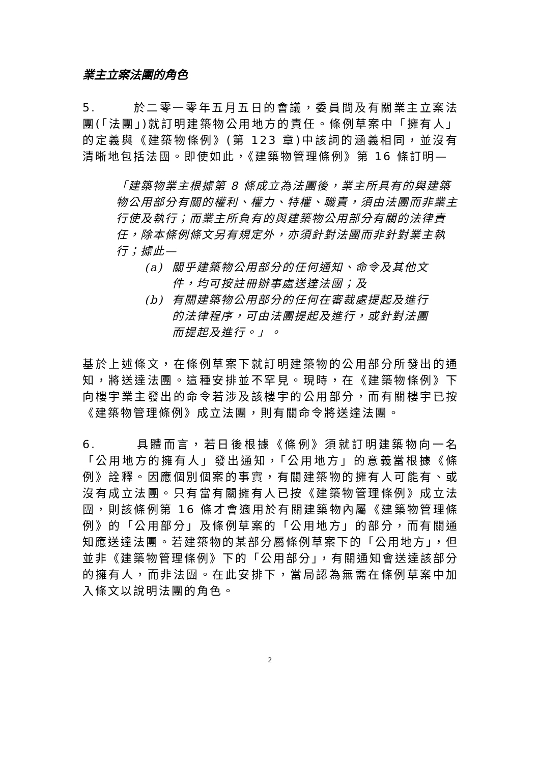業主立案法團的角色
5. 於二零一零年五月五日的會議，委員問及有關業主立案法團(「法團」)就訂明建築物公用地方的責任。條例草案中「擁有人」的定義與《建築物條例》(第 123 章)中該詞的涵義相同，並沒有清晰地包括法團。即使如此，《建築物管理條例》第 16 條訂明—
「建築物業主根據第 8 條成立為法團後，業主所具有的與建築物公用部分有關的權利、權力、特權、職責，須由法團而非業主行使及執行；而業主所負有的與建築物公用部分有關的法律責任，除本條例條文另有規定外，亦須針對法團而非針對業主執行；據此—
(a) 關乎建築物公用部分的任何通知、命令及其他文件，均可按註冊辦事處送達法團；及
(b) 有關建築物公用部分的任何在審裁處提起及進行的法律程序，可由法團提起及進行，或針對法團而提起及進行。」。
基於上述條文，在條例草案下就訂明建築物的公用部分所發出的通知，將送達法團。這種安排並不罕見。現時，在《建築物條例》下向樓宇業主發出的命令若涉及該樓宇的公用部分，而有關樓宇已按《建築物管理條例》成立法團，則有關命令將送達法團。
6. 具體而言，若日後根據《條例》須就訂明建築物向一名「公用地方的擁有人」發出通知，「公用地方」的意義當根據《條例》詮釋。因應個別個案的事實，有關建築物的擁有人可能有、或沒有成立法團。只有當有關擁有人已按《建築物管理條例》成立法團，則該條例第 16 條才會適用於有關建築物內屬《建築物管理條例》的「公用部分」及條例草案的「公用地方」的部分，而有關通知應送達法團。若建築物的某部分屬條例草案下的「公用地方」，但並非《建築物管理條例》下的「公用部分」，有關通知會送達該部分的擁有人，而非法團。在此安排下，當局認為無需在條例草案中加入條文以說明法團的角色。
2